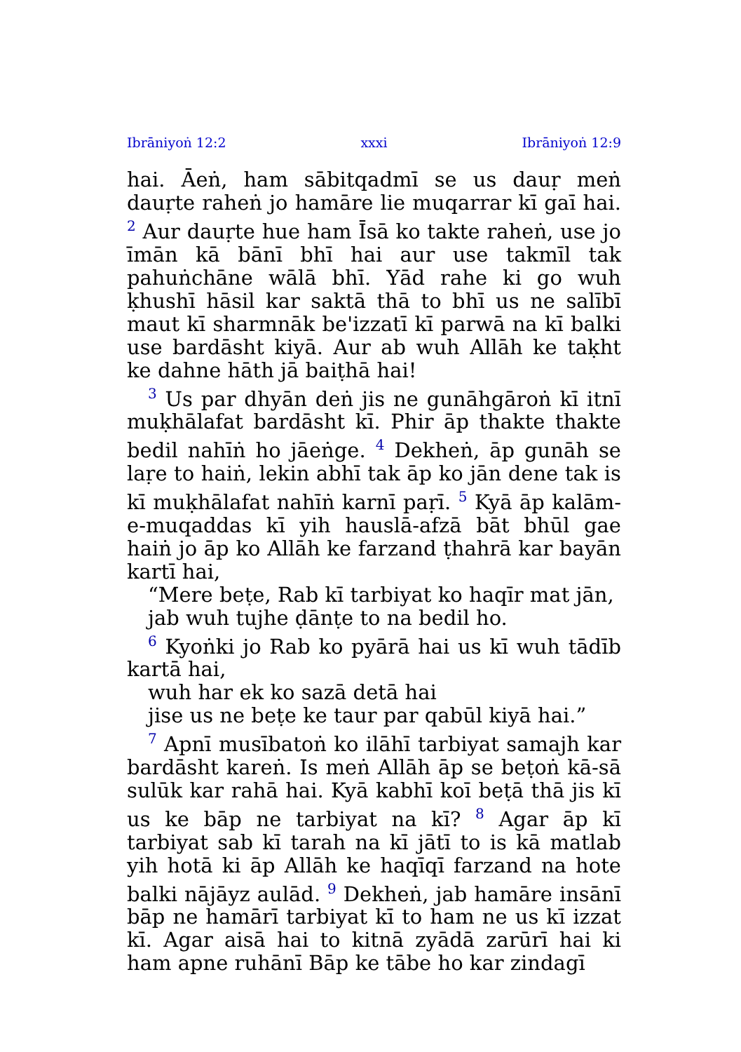Ibrāniyoṅ 12:2 xxxi Ibrāniyoṅ 12:9
hai. Āeṅ, ham sābitqadmī se us dauṛ meṅ dauṛte raheṅ jo hamāre lie muqarrar kī gaī hai. <sup>2</sup> Aur dauṛte hue ham Īsā ko takte raheṅ, use jo īmān kā bānī bhī hai aur use takmīl tak pahuṅchāne wālā bhī. Yād rahe ki go wuh ḳhushī hāsil kar saktā thā to bhī us ne salībī maut kī sharmnāk be'izzatī kī parwā na kī balki use bardāsht kiyā. Aur ab wuh Allāh ke taḳht ke dahne hāth jā baiṭhā hai!
<sup>3</sup> Us par dhyān deṅ jis ne gunāhgāroṅ kī itnī muḳhālafat bardāsht kī. Phir āp thakte thakte bedil nahīṅ ho jāeṅge. <sup>4</sup> Dekheṅ, āp gunāh se laṛe to haiṅ, lekin abhī tak āp ko jān dene tak is kī muḳhālafat nahīṅ karnī paṛī. <sup>5</sup> Kyā āp kalām-e-muqaddas kī yih hauslā-afzā bāt bhūl gae haiṅ jo āp ko Allāh ke farzand ṭhahrā kar bayān kartī hai,
“Mere beṭe, Rab kī tarbiyat ko haqīr mat jān,
jab wuh tujhe ḍānṭe to na bedil ho.
<sup>6</sup> Kyoṅki jo Rab ko pyārā hai us kī wuh tādīb kartā hai,
wuh har ek ko sazā detā hai
jise us ne beṭe ke taur par qabūl kiyā hai.”
<sup>7</sup> Apnī musībatoṅ ko ilāhī tarbiyat samajh kar bardāsht kareṅ. Is meṅ Allāh āp se beṭoṅ kā-sā sulūk kar rahā hai. Kyā kabhī koī beṭā thā jis kī us ke bāp ne tarbiyat na kī? <sup>8</sup> Agar āp kī tarbiyat sab kī tarah na kī jātī to is kā matlab yih hotā ki āp Allāh ke haqīqī farzand na hote balki nājāyz aulād. <sup>9</sup> Dekheṅ, jab hamāre insānī bāp ne hamārī tarbiyat kī to ham ne us kī izzat kī. Agar aisā hai to kitnā zyādā zarūrī hai ki ham apne ruhānī Bāp ke tābe ho kar zindagī